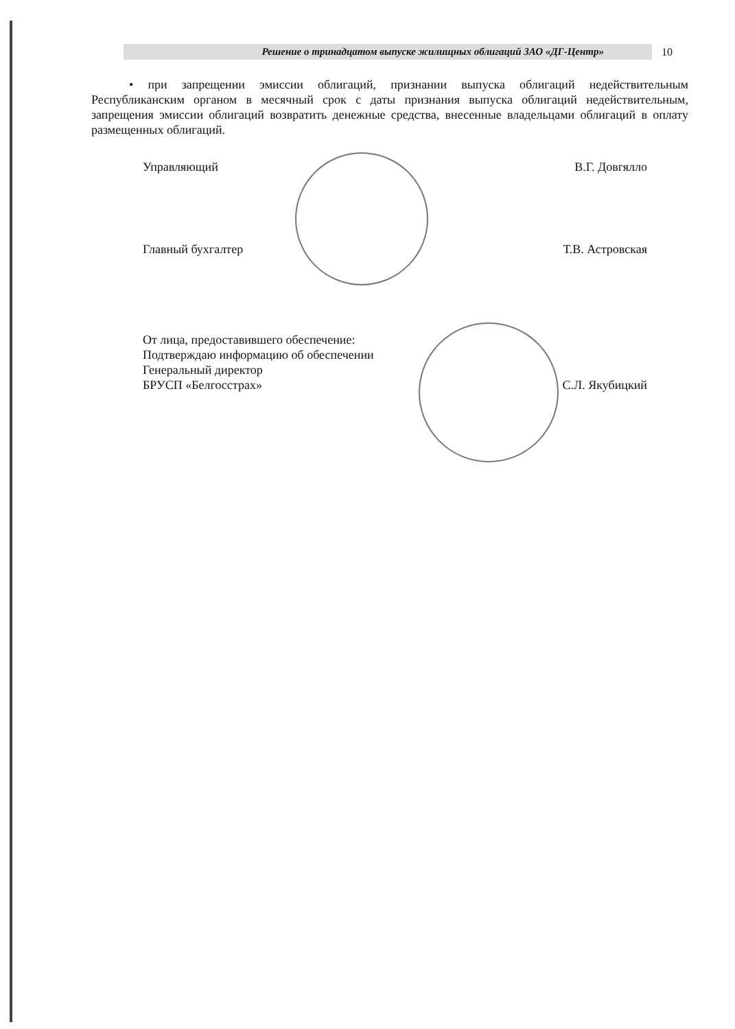Решение о тринадцатом выпуске жилищных облигаций ЗАО «ДГ-Центр»
10
• при запрещении эмиссии облигаций, признании выпуска облигаций недействительным Республиканским органом в месячный срок с даты признания выпуска облигаций недействительным, запрещения эмиссии облигаций возвратить денежные средства, внесенные владельцами облигаций в оплату размещенных облигаций.
Управляющий В.Г. Довгялло
Главный бухгалтер Т.В. Астровская
От лица, предоставившего обеспечение:
Подтверждаю информацию об обеспечении
Генеральный директор
БРУСП «Белгосстрах» С.Л. Якубицкий